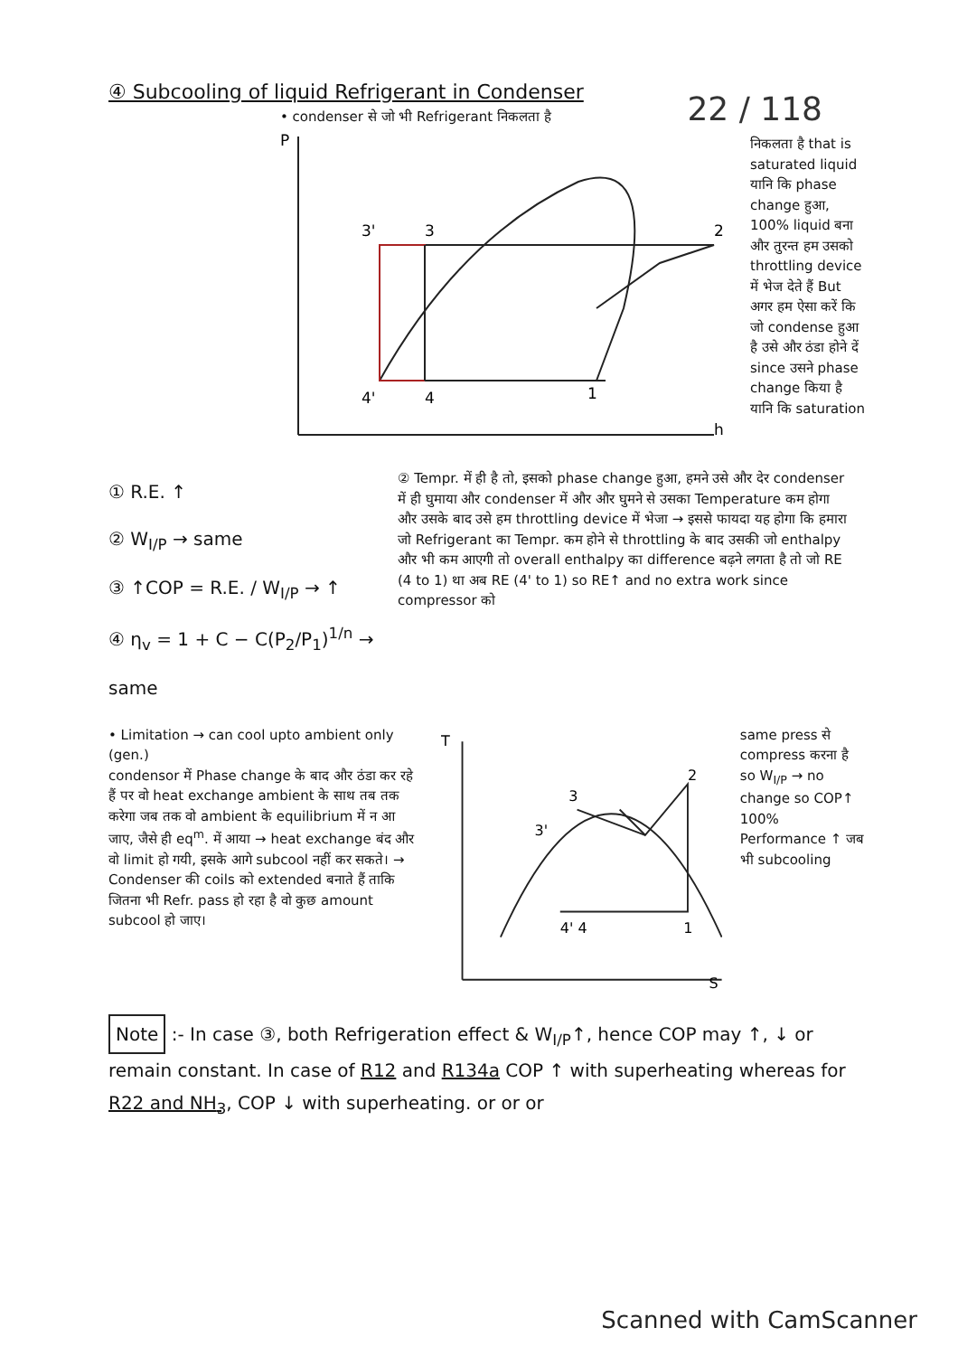22 / 118
④ Subcooling of liquid Refrigerant in Condenser
• condenser से जो भी Refrigerant निकलता है
P
h
3'
3
2
4'
4
1
निकलता है that is saturated liquid यानि कि phase change हुआ, 100% liquid बना और तुरन्त हम उसको throttling device में भेज देते हैं But अगर हम ऐसा करें कि जो condense हुआ है उसे और ठंडा होने दें since उसने phase change किया है यानि कि saturation
① R.E. ↑
② W<sub>I/P</sub> → same
③ ↑COP = R.E. / W<sub>I/P</sub> → ↑
④ η<sub>v</sub> = 1 + C − C(P<sub>2</sub>/P<sub>1</sub>)<sup>1/n</sup> → same
② Tempr. में ही है तो, इसको phase change हुआ, हमने उसे और देर condenser में ही घुमाया और condenser में और और घुमने से उसका Temperature कम होगा और उसके बाद उसे हम throttling device में भेजा → इससे फायदा यह होगा कि हमारा जो Refrigerant का Tempr. कम होने से throttling के बाद उसकी जो enthalpy और भी कम आएगी तो overall enthalpy का difference बढ़ने लगता है तो जो RE (4 to 1) था अब RE (4' to 1) so RE↑ and no extra work since compressor को
• Limitation → can cool upto ambient only (gen.)
condensor में Phase change के बाद और ठंडा कर रहे हैं पर वो heat exchange ambient के साथ तब तक करेगा जब तक वो ambient के equilibrium में न आ जाए, जैसे ही eq<sup>m</sup>. में आया → heat exchange बंद और वो limit हो गयी, इसके आगे subcool नहीं कर सकते। → Condenser की coils को extended बनाते हैं ताकि जितना भी Refr. pass हो रहा है वो कुछ amount subcool हो जाए।
T
S
3
3'
2
4' 4
1
same press से compress करना है so W<sub>I/P</sub> → no change so COP↑ 100% Performance ↑ जब भी subcooling
Note :- In case ③, both Refrigeration effect & W<sub>I/P</sub>↑, hence COP may ↑, ↓ or remain constant. In case of R12 and R134a COP ↑ with superheating whereas for R22 and NH<sub>3</sub>, COP ↓ with superheating. or or or
Scanned with CamScanner